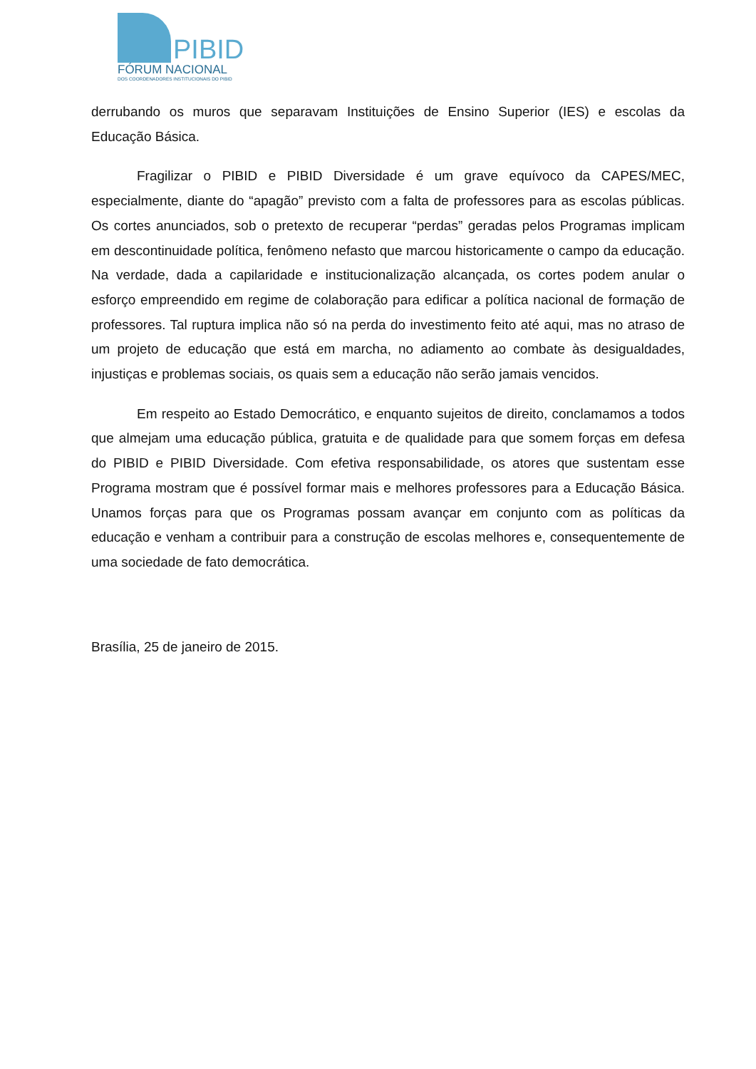PIBID
FÓRUM NACIONAL
DOS COORDENADORES INSTITUCIONAIS DO PIBID
derrubando os muros que separavam Instituições de Ensino Superior (IES) e escolas da Educação Básica.
Fragilizar o PIBID e PIBID Diversidade é um grave equívoco da CAPES/MEC, especialmente, diante do “apagão” previsto com a falta de professores para as escolas públicas. Os cortes anunciados, sob o pretexto de recuperar “perdas” geradas pelos Programas implicam em descontinuidade política, fenômeno nefasto que marcou historicamente o campo da educação. Na verdade, dada a capilaridade e institucionalização alcançada, os cortes podem anular o esforço empreendido em regime de colaboração para edificar a política nacional de formação de professores. Tal ruptura implica não só na perda do investimento feito até aqui, mas no atraso de um projeto de educação que está em marcha, no adiamento ao combate às desigualdades, injustiças e problemas sociais, os quais sem a educação não serão jamais vencidos.
Em respeito ao Estado Democrático, e enquanto sujeitos de direito, conclamamos a todos que almejam uma educação pública, gratuita e de qualidade para que somem forças em defesa do PIBID e PIBID Diversidade. Com efetiva responsabilidade, os atores que sustentam esse Programa mostram que é possível formar mais e melhores professores para a Educação Básica. Unamos forças para que os Programas possam avançar em conjunto com as políticas da educação e venham a contribuir para a construção de escolas melhores e, consequentemente de uma sociedade de fato democrática.
Brasília, 25 de janeiro de 2015.